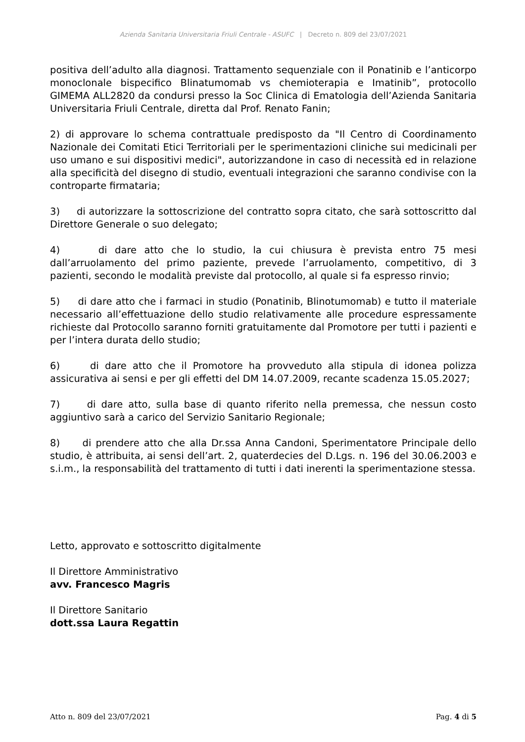Azienda Sanitaria Universitaria Friuli Centrale - ASUFC | Decreto n. 809 del 23/07/2021
positiva dell’adulto alla diagnosi. Trattamento sequenziale con il Ponatinib e l’anticorpo monoclonale bispecifico Blinatumomab vs chemioterapia e Imatinib”, protocollo GIMEMA ALL2820 da condursi presso la Soc Clinica di Ematologia dell’Azienda Sanitaria Universitaria Friuli Centrale, diretta dal Prof. Renato Fanin;
2) di approvare lo schema contrattuale predisposto da "Il Centro di Coordinamento Nazionale dei Comitati Etici Territoriali per le sperimentazioni cliniche sui medicinali per uso umano e sui dispositivi medici", autorizzandone in caso di necessità ed in relazione alla specificità del disegno di studio, eventuali integrazioni che saranno condivise con la controparte firmataria;
3) di autorizzare la sottoscrizione del contratto sopra citato, che sarà sottoscritto dal Direttore Generale o suo delegato;
4) di dare atto che lo studio, la cui chiusura è prevista entro 75 mesi dall’arruolamento del primo paziente, prevede l’arruolamento, competitivo, di 3 pazienti, secondo le modalità previste dal protocollo, al quale si fa espresso rinvio;
5) di dare atto che i farmaci in studio (Ponatinib, Blinotumomab) e tutto il materiale necessario all’effettuazione dello studio relativamente alle procedure espressamente richieste dal Protocollo saranno forniti gratuitamente dal Promotore per tutti i pazienti e per l’intera durata dello studio;
6) di dare atto che il Promotore ha provveduto alla stipula di idonea polizza assicurativa ai sensi e per gli effetti del DM 14.07.2009, recante scadenza 15.05.2027;
7) di dare atto, sulla base di quanto riferito nella premessa, che nessun costo aggiuntivo sarà a carico del Servizio Sanitario Regionale;
8) di prendere atto che alla Dr.ssa Anna Candoni, Sperimentatore Principale dello studio, è attribuita, ai sensi dell’art. 2, quaterdecies del D.Lgs. n. 196 del 30.06.2003 e s.i.m., la responsabilità del trattamento di tutti i dati inerenti la sperimentazione stessa.
Letto, approvato e sottoscritto digitalmente
Il Direttore Amministrativo
avv. Francesco Magris
Il Direttore Sanitario
dott.ssa Laura Regattin
Atto n. 809 del 23/07/2021 Pag. 4 di 5